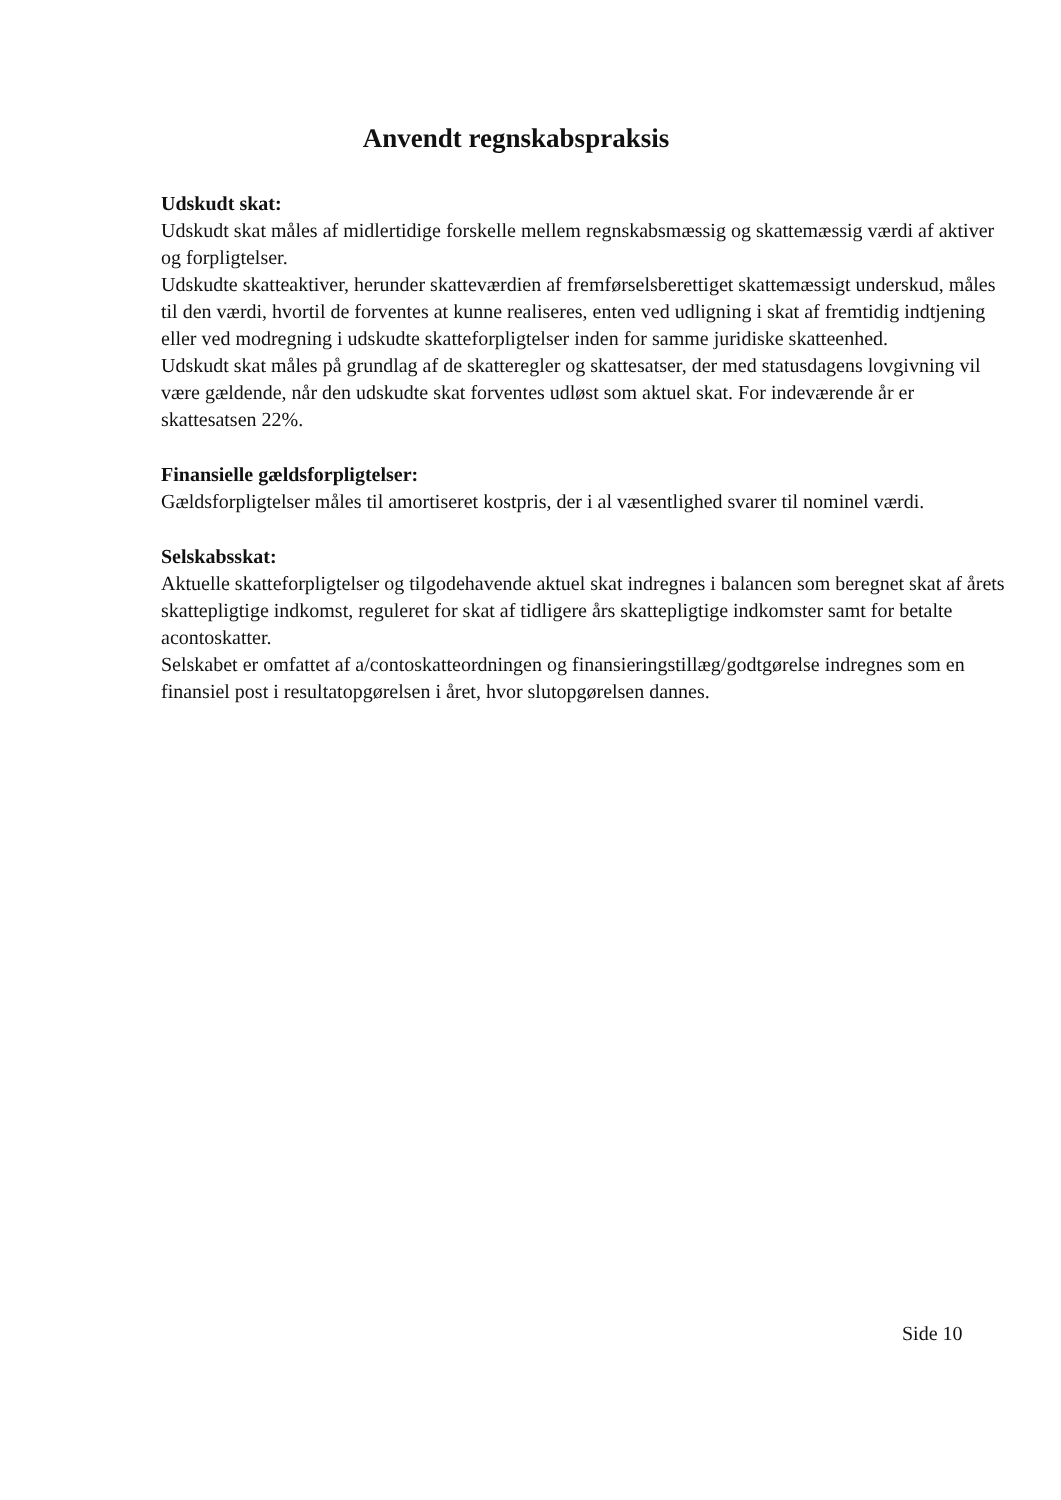Anvendt regnskabspraksis
Udskudt skat:
Udskudt skat måles af midlertidige forskelle mellem regnskabsmæssig og skattemæssig værdi af aktiver og forpligtelser.
Udskudte skatteaktiver, herunder skatteværdien af fremførselsberettiget skattemæssigt underskud, måles til den værdi, hvortil de forventes at kunne realiseres, enten ved udligning i skat af fremtidig indtjening eller ved modregning i udskudte skatteforpligtelser inden for samme juridiske skatteenhed.
Udskudt skat måles på grundlag af de skatteregler og skattesatser, der med statusdagens lovgivning vil være gældende, når den udskudte skat forventes udløst som aktuel skat. For indeværende år er skattesatsen 22%.
Finansielle gældsforpligtelser:
Gældsforpligtelser måles til amortiseret kostpris, der i al væsentlighed svarer til nominel værdi.
Selskabsskat:
Aktuelle skatteforpligtelser og tilgodehavende aktuel skat indregnes i balancen som beregnet skat af årets skattepligtige indkomst, reguleret for skat af tidligere års skattepligtige indkomster samt for betalte acontoskatter.
Selskabet er omfattet af a/contoskatteordningen og finansieringstillæg/godtgørelse indregnes som en finansiel post i resultatopgørelsen i året, hvor slutopgørelsen dannes.
Side 10